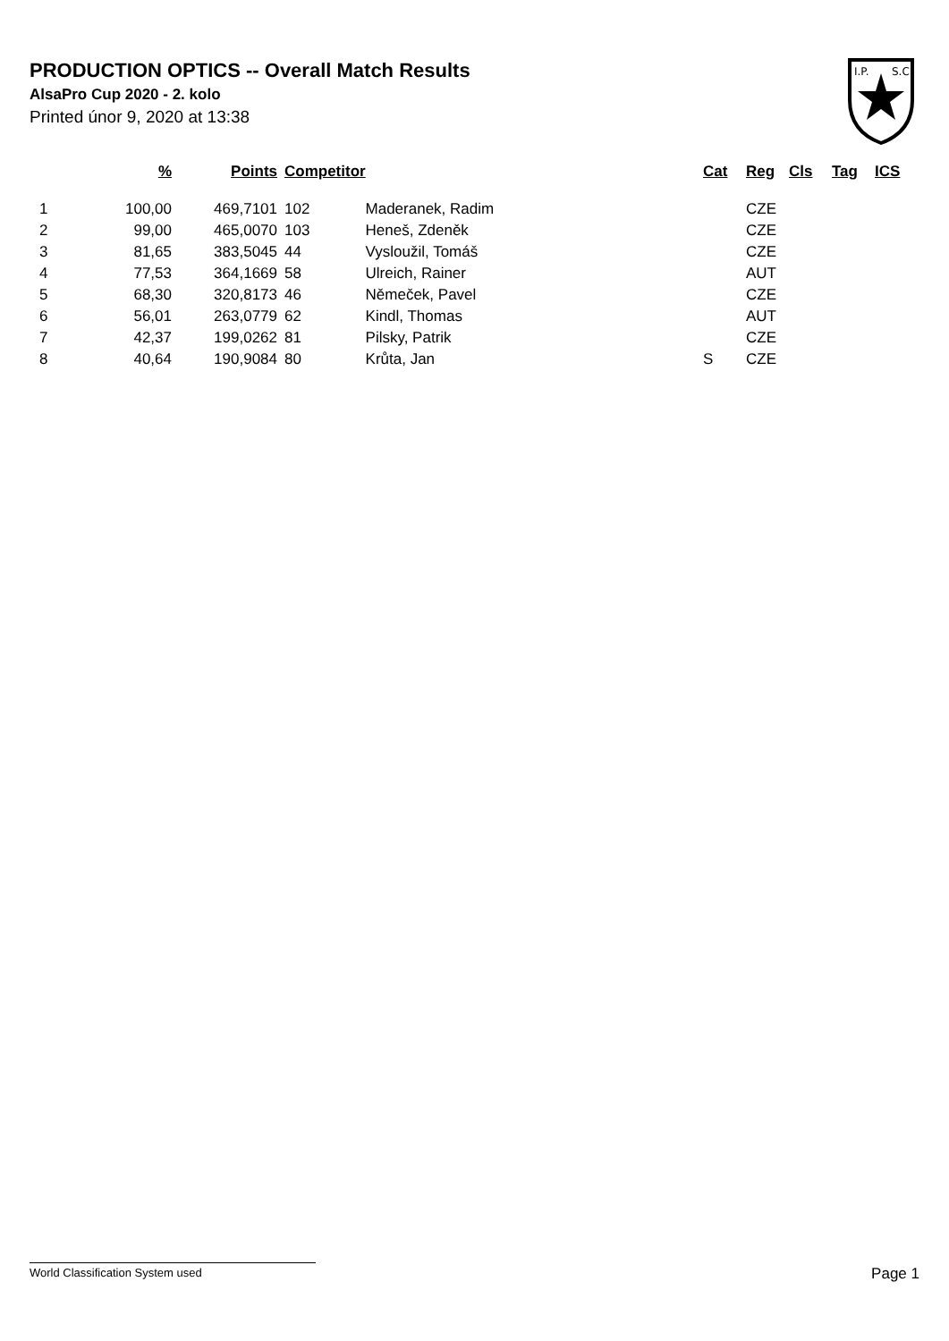PRODUCTION OPTICS -- Overall Match Results
AlsaPro Cup 2020 - 2. kolo
Printed únor 9, 2020 at 13:38
I.P.
S.C.
| | % | Points | Competitor | | Cat | Reg | Cls | Tag | ICS |
| --- | --- | --- | --- | --- | --- | --- | --- | --- | --- |
| 1 | 100,00 | 469,7101 | 102 | Maderanek, Radim | | CZE | | | |
| 2 | 99,00 | 465,0070 | 103 | Heneš, Zdeněk | | CZE | | | |
| 3 | 81,65 | 383,5045 | 44 | Vysloužil, Tomáš | | CZE | | | |
| 4 | 77,53 | 364,1669 | 58 | Ulreich, Rainer | | AUT | | | |
| 5 | 68,30 | 320,8173 | 46 | Němeček, Pavel | | CZE | | | |
| 6 | 56,01 | 263,0779 | 62 | Kindl, Thomas | | AUT | | | |
| 7 | 42,37 | 199,0262 | 81 | Pilsky, Patrik | | CZE | | | |
| 8 | 40,64 | 190,9084 | 80 | Krůta, Jan | S | CZE | | | |
World Classification System used Page 1